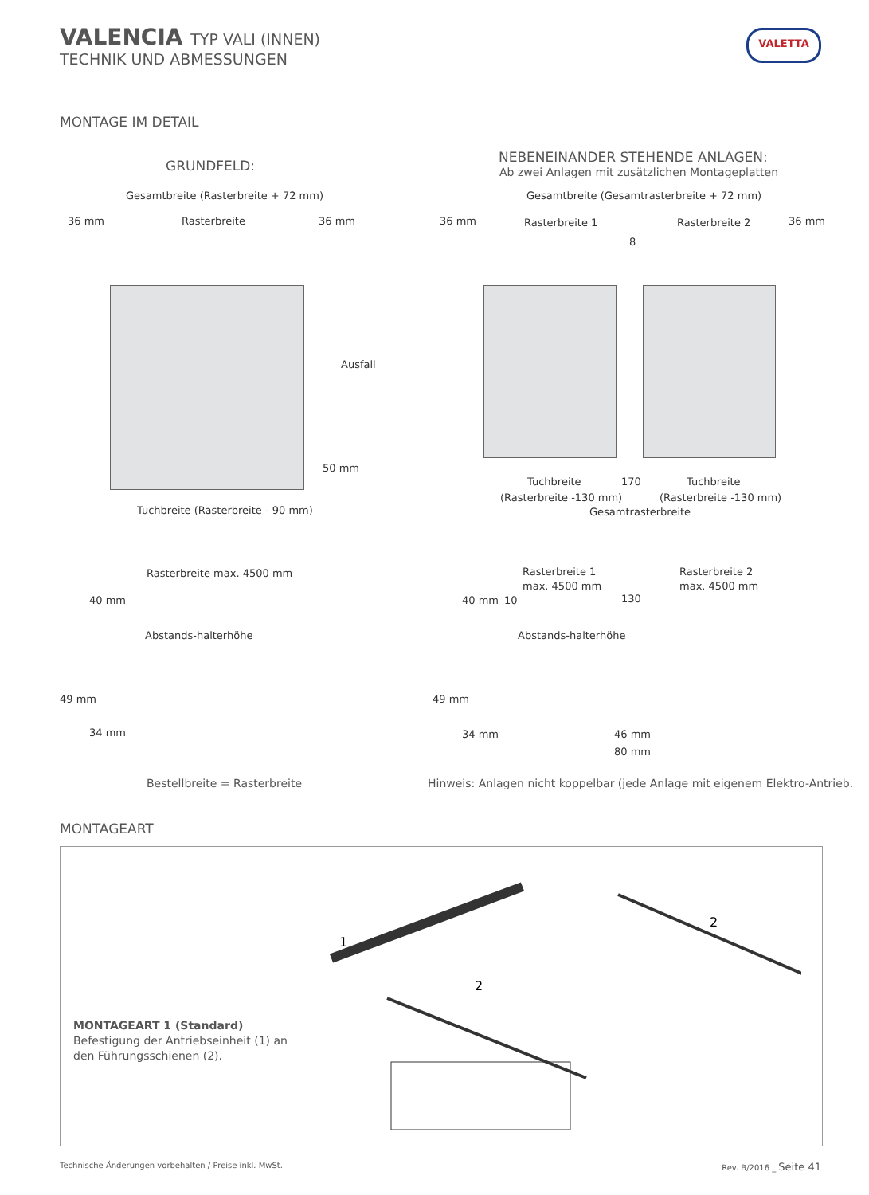VALENCIA TYP VALI (INNEN)
TECHNIK UND ABMESSUNGEN
VALETTA
MONTAGE IM DETAIL
GRUNDFELD:
NEBENEINANDER STEHENDE ANLAGEN:
Ab zwei Anlagen mit zusätzlichen Montageplatten
Gesamtbreite (Rasterbreite + 72 mm)
36 mm Rasterbreite 36 mm
Ausfall
50 mm
Tuchbreite (Rasterbreite - 90 mm)
Gesamtbreite (Gesamtrasterbreite + 72 mm)
36 mm Rasterbreite 1 Rasterbreite 2 36 mm
8
Tuchbreite 170 Tuchbreite
(Rasterbreite -130 mm) (Rasterbreite -130 mm)
Gesamtrasterbreite
Rasterbreite max. 4500 mm
40 mm
Abstands-halterhöhe
49 mm
34 mm
Rasterbreite 1
max. 4500 mm
Rasterbreite 2
max. 4500 mm
40 mm 10 130
Abstands-halterhöhe
49 mm
34 mm 46 mm
80 mm
Bestellbreite = Rasterbreite
Hinweis: Anlagen nicht koppelbar (jede Anlage mit eigenem Elektro-Antrieb.
MONTAGEART
MONTAGEART 1 (Standard)
Befestigung der Antriebseinheit (1) an
den Führungsschienen (2).
1
2
2
Technische Änderungen vorbehalten / Preise inkl. MwSt.
Rev. B/2016 _ Seite 41